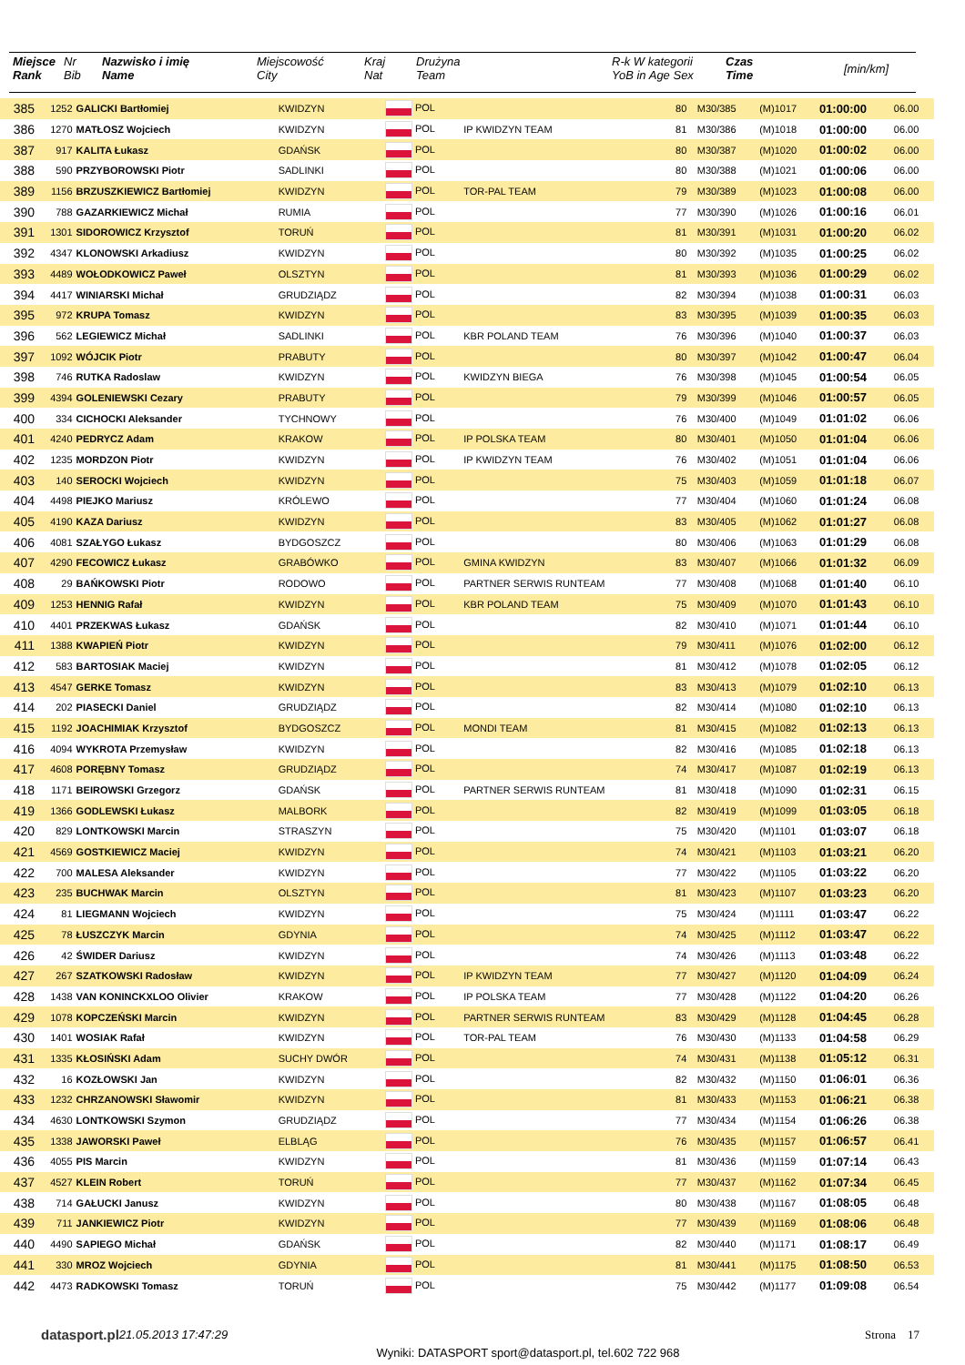| Miejsce Rank | Nr Bib | Nazwisko i imię Name | Miejscowość City | Kraj Nat | Drużyna Team | R-k W kategorii YoB in Age Sex | Czas Time | [min/km] | | |
| --- | --- | --- | --- | --- | --- | --- | --- | --- | --- | --- |
| 385 | 1252 | GALICKI Bartłomiej | KWIDZYN | POL | | 80 | M30/385 | (M)1017 | 01:00:00 | 06.00 |
| 386 | 1270 | MATŁOSZ Wojciech | KWIDZYN | POL | IP KWIDZYN TEAM | 81 | M30/386 | (M)1018 | 01:00:00 | 06.00 |
| 387 | 917 | KALITA Łukasz | GDAŃSK | POL | | 80 | M30/387 | (M)1020 | 01:00:02 | 06.00 |
| 388 | 590 | PRZYBOROWSKI Piotr | SADLINKI | POL | | 80 | M30/388 | (M)1021 | 01:00:06 | 06.00 |
| 389 | 1156 | BRZUSZKIEWICZ Bartłomiej | KWIDZYN | POL | TOR-PAL TEAM | 79 | M30/389 | (M)1023 | 01:00:08 | 06.00 |
| 390 | 788 | GAZARKIEWICZ Michał | RUMIA | POL | | 77 | M30/390 | (M)1026 | 01:00:16 | 06.01 |
| 391 | 1301 | SIDOROWICZ Krzysztof | TORUŃ | POL | | 81 | M30/391 | (M)1031 | 01:00:20 | 06.02 |
| 392 | 4347 | KLONOWSKI Arkadiusz | KWIDZYN | POL | | 80 | M30/392 | (M)1035 | 01:00:25 | 06.02 |
| 393 | 4489 | WOŁODKOWICZ Paweł | OLSZTYN | POL | | 81 | M30/393 | (M)1036 | 01:00:29 | 06.02 |
| 394 | 4417 | WINIARSKI Michał | GRUDZIĄDZ | POL | | 82 | M30/394 | (M)1038 | 01:00:31 | 06.03 |
| 395 | 972 | KRUPA Tomasz | KWIDZYN | POL | | 83 | M30/395 | (M)1039 | 01:00:35 | 06.03 |
| 396 | 562 | LEGIEWICZ Michał | SADLINKI | POL | KBR POLAND TEAM | 76 | M30/396 | (M)1040 | 01:00:37 | 06.03 |
| 397 | 1092 | WÓJCIK Piotr | PRABUTY | POL | | 80 | M30/397 | (M)1042 | 01:00:47 | 06.04 |
| 398 | 746 | RUTKA Radoslaw | KWIDZYN | POL | KWIDZYN BIEGA | 76 | M30/398 | (M)1045 | 01:00:54 | 06.05 |
| 399 | 4394 | GOLENIEWSKI Cezary | PRABUTY | POL | | 79 | M30/399 | (M)1046 | 01:00:57 | 06.05 |
| 400 | 334 | CICHOCKI Aleksander | TYCHNOWY | POL | | 76 | M30/400 | (M)1049 | 01:01:02 | 06.06 |
| 401 | 4240 | PEDRYCZ Adam | KRAKOW | POL | IP POLSKA TEAM | 80 | M30/401 | (M)1050 | 01:01:04 | 06.06 |
| 402 | 1235 | MORDZON Piotr | KWIDZYN | POL | IP KWIDZYN TEAM | 76 | M30/402 | (M)1051 | 01:01:04 | 06.06 |
| 403 | 140 | SEROCKI Wojciech | KWIDZYN | POL | | 75 | M30/403 | (M)1059 | 01:01:18 | 06.07 |
| 404 | 4498 | PIEJKO Mariusz | KRÓLEWO | POL | | 77 | M30/404 | (M)1060 | 01:01:24 | 06.08 |
| 405 | 4190 | KAZA Dariusz | KWIDZYN | POL | | 83 | M30/405 | (M)1062 | 01:01:27 | 06.08 |
| 406 | 4081 | SZAŁYGO Łukasz | BYDGOSZCZ | POL | | 80 | M30/406 | (M)1063 | 01:01:29 | 06.08 |
| 407 | 4290 | FECOWICZ Łukasz | GRABÓWKO | POL | GMINA KWIDZYN | 83 | M30/407 | (M)1066 | 01:01:32 | 06.09 |
| 408 | 29 | BAŃKOWSKI Piotr | RODOWO | POL | PARTNER SERWIS RUNTEAM | 77 | M30/408 | (M)1068 | 01:01:40 | 06.10 |
| 409 | 1253 | HENNIG Rafał | KWIDZYN | POL | KBR POLAND TEAM | 75 | M30/409 | (M)1070 | 01:01:43 | 06.10 |
| 410 | 4401 | PRZEKWAS Łukasz | GDAŃSK | POL | | 82 | M30/410 | (M)1071 | 01:01:44 | 06.10 |
| 411 | 1388 | KWAPIEŃ Piotr | KWIDZYN | POL | | 79 | M30/411 | (M)1076 | 01:02:00 | 06.12 |
| 412 | 583 | BARTOSIAK Maciej | KWIDZYN | POL | | 81 | M30/412 | (M)1078 | 01:02:05 | 06.12 |
| 413 | 4547 | GERKE Tomasz | KWIDZYN | POL | | 83 | M30/413 | (M)1079 | 01:02:10 | 06.13 |
| 414 | 202 | PIASECKI Daniel | GRUDZIĄDZ | POL | | 82 | M30/414 | (M)1080 | 01:02:10 | 06.13 |
| 415 | 1192 | JOACHIMIAK Krzysztof | BYDGOSZCZ | POL | MONDI TEAM | 81 | M30/415 | (M)1082 | 01:02:13 | 06.13 |
| 416 | 4094 | WYKROTA Przemysław | KWIDZYN | POL | | 82 | M30/416 | (M)1085 | 01:02:18 | 06.13 |
| 417 | 4608 | PORĘBNY Tomasz | GRUDZIĄDZ | POL | | 74 | M30/417 | (M)1087 | 01:02:19 | 06.13 |
| 418 | 1171 | BEIROWSKI Grzegorz | GDAŃSK | POL | PARTNER SERWIS RUNTEAM | 81 | M30/418 | (M)1090 | 01:02:31 | 06.15 |
| 419 | 1366 | GODLEWSKI Łukasz | MALBORK | POL | | 82 | M30/419 | (M)1099 | 01:03:05 | 06.18 |
| 420 | 829 | LONTKOWSKI Marcin | STRASZYN | POL | | 75 | M30/420 | (M)1101 | 01:03:07 | 06.18 |
| 421 | 4569 | GOSTKIEWICZ Maciej | KWIDZYN | POL | | 74 | M30/421 | (M)1103 | 01:03:21 | 06.20 |
| 422 | 700 | MALESA Aleksander | KWIDZYN | POL | | 77 | M30/422 | (M)1105 | 01:03:22 | 06.20 |
| 423 | 235 | BUCHWAK Marcin | OLSZTYN | POL | | 81 | M30/423 | (M)1107 | 01:03:23 | 06.20 |
| 424 | 81 | LIEGMANN Wojciech | KWIDZYN | POL | | 75 | M30/424 | (M)1111 | 01:03:47 | 06.22 |
| 425 | 78 | ŁUSZCZYK Marcin | GDYNIA | POL | | 74 | M30/425 | (M)1112 | 01:03:47 | 06.22 |
| 426 | 42 | ŚWIDER Dariusz | KWIDZYN | POL | | 74 | M30/426 | (M)1113 | 01:03:48 | 06.22 |
| 427 | 267 | SZATKOWSKI Radosław | KWIDZYN | POL | IP KWIDZYN TEAM | 77 | M30/427 | (M)1120 | 01:04:09 | 06.24 |
| 428 | 1438 | VAN KONINCKXLOO Olivier | KRAKOW | POL | IP POLSKA TEAM | 77 | M30/428 | (M)1122 | 01:04:20 | 06.26 |
| 429 | 1078 | KOPCZEŃSKI Marcin | KWIDZYN | POL | PARTNER SERWIS RUNTEAM | 83 | M30/429 | (M)1128 | 01:04:45 | 06.28 |
| 430 | 1401 | WOSIAK Rafał | KWIDZYN | POL | TOR-PAL TEAM | 76 | M30/430 | (M)1133 | 01:04:58 | 06.29 |
| 431 | 1335 | KŁOSIŃSKI Adam | SUCHY DWÓR | POL | | 74 | M30/431 | (M)1138 | 01:05:12 | 06.31 |
| 432 | 16 | KOZŁOWSKI Jan | KWIDZYN | POL | | 82 | M30/432 | (M)1150 | 01:06:01 | 06.36 |
| 433 | 1232 | CHRZANOWSKI Sławomir | KWIDZYN | POL | | 81 | M30/433 | (M)1153 | 01:06:21 | 06.38 |
| 434 | 4630 | LONTKOWSKI Szymon | GRUDZIĄDZ | POL | | 77 | M30/434 | (M)1154 | 01:06:26 | 06.38 |
| 435 | 1338 | JAWORSKI Paweł | ELBLĄG | POL | | 76 | M30/435 | (M)1157 | 01:06:57 | 06.41 |
| 436 | 4055 | PIS Marcin | KWIDZYN | POL | | 81 | M30/436 | (M)1159 | 01:07:14 | 06.43 |
| 437 | 4527 | KLEIN Robert | TORUŃ | POL | | 77 | M30/437 | (M)1162 | 01:07:34 | 06.45 |
| 438 | 714 | GAŁUCKI Janusz | KWIDZYN | POL | | 80 | M30/438 | (M)1167 | 01:08:05 | 06.48 |
| 439 | 711 | JANKIEWICZ Piotr | KWIDZYN | POL | | 77 | M30/439 | (M)1169 | 01:08:06 | 06.48 |
| 440 | 4490 | SAPIEGO Michał | GDAŃSK | POL | | 82 | M30/440 | (M)1171 | 01:08:17 | 06.49 |
| 441 | 330 | MROZ Wojciech | GDYNIA | POL | | 81 | M30/441 | (M)1175 | 01:08:50 | 06.53 |
| 442 | 4473 | RADKOWSKI Tomasz | TORUŃ | POL | | 75 | M30/442 | (M)1177 | 01:09:08 | 06.54 |
datasport.pl 21.05.2013 17:47:29 Strona 17
Wyniki: DATASPORT sport@datasport.pl, tel.602 722 968